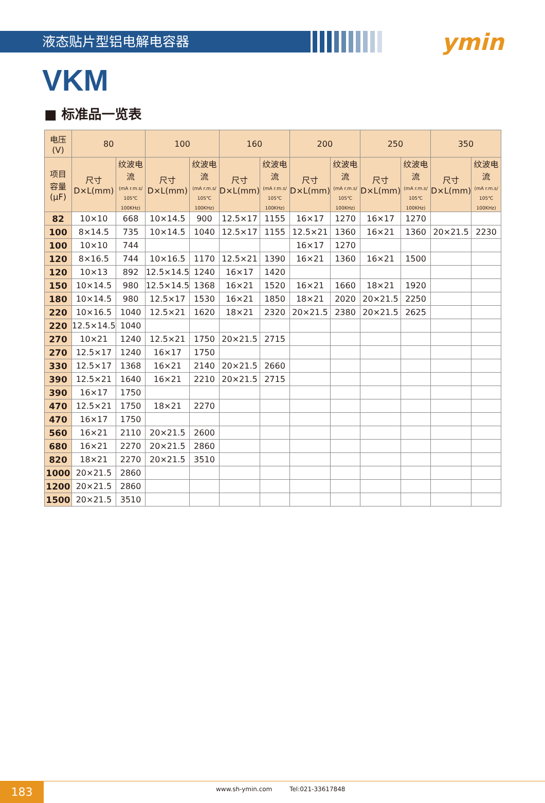液态贴片型铝电解电容器
ymin
VKM
■ 标准品一览表
| 电压(V) | 80 | | 100 | | 160 | | 200 | | 250 | | 350 | |
| --- | --- | --- | --- | --- | --- | --- | --- | --- | --- | --- | --- | --- |
| 项目 容量 (μF) | 尺寸 D×L(mm) | 纹波电流 (mA r.m.s/ 105℃ 100KHz) | 尺寸 D×L(mm) | 纹波电流 (mA r.m.s/ 105℃ 100KHz) | 尺寸 D×L(mm) | 纹波电流 (mA r.m.s/ 105℃ 100KHz) | 尺寸 D×L(mm) | 纹波电流 (mA r.m.s/ 105℃ 100KHz) | 尺寸 D×L(mm) | 纹波电流 (mA r.m.s/ 105℃ 100KHz) | 尺寸 D×L(mm) | 纹波电流 (mA r.m.s/ 105℃ 100KHz) |
| 82 | 10×10 | 668 | 10×14.5 | 900 | 12.5×17 | 1155 | 16×17 | 1270 | 16×17 | 1270 | | |
| 100 | 8×14.5 | 735 | 10×14.5 | 1040 | 12.5×17 | 1155 | 12.5×21 | 1360 | 16×21 | 1360 | 20×21.5 | 2230 |
| 100 | 10×10 | 744 | | | | | 16×17 | 1270 | | | | |
| 120 | 8×16.5 | 744 | 10×16.5 | 1170 | 12.5×21 | 1390 | 16×21 | 1360 | 16×21 | 1500 | | |
| 120 | 10×13 | 892 | 12.5×14.5 | 1240 | 16×17 | 1420 | | | | | | |
| 150 | 10×14.5 | 980 | 12.5×14.5 | 1368 | 16×21 | 1520 | 16×21 | 1660 | 18×21 | 1920 | | |
| 180 | 10×14.5 | 980 | 12.5×17 | 1530 | 16×21 | 1850 | 18×21 | 2020 | 20×21.5 | 2250 | | |
| 220 | 10×16.5 | 1040 | 12.5×21 | 1620 | 18×21 | 2320 | 20×21.5 | 2380 | 20×21.5 | 2625 | | |
| 220 | 12.5×14.5 | 1040 | | | | | | | | | | |
| 270 | 10×21 | 1240 | 12.5×21 | 1750 | 20×21.5 | 2715 | | | | | | |
| 270 | 12.5×17 | 1240 | 16×17 | 1750 | | | | | | | | |
| 330 | 12.5×17 | 1368 | 16×21 | 2140 | 20×21.5 | 2660 | | | | | | |
| 390 | 12.5×21 | 1640 | 16×21 | 2210 | 20×21.5 | 2715 | | | | | | |
| 390 | 16×17 | 1750 | | | | | | | | | | |
| 470 | 12.5×21 | 1750 | 18×21 | 2270 | | | | | | | | |
| 470 | 16×17 | 1750 | | | | | | | | | | |
| 560 | 16×21 | 2110 | 20×21.5 | 2600 | | | | | | | | |
| 680 | 16×21 | 2270 | 20×21.5 | 2860 | | | | | | | | |
| 820 | 18×21 | 2270 | 20×21.5 | 3510 | | | | | | | | |
| 1000 | 20×21.5 | 2860 | | | | | | | | | | |
| 1200 | 20×21.5 | 2860 | | | | | | | | | | |
| 1500 | 20×21.5 | 3510 | | | | | | | | | | |
183
www.sh-ymin.com Tel:021-33617848